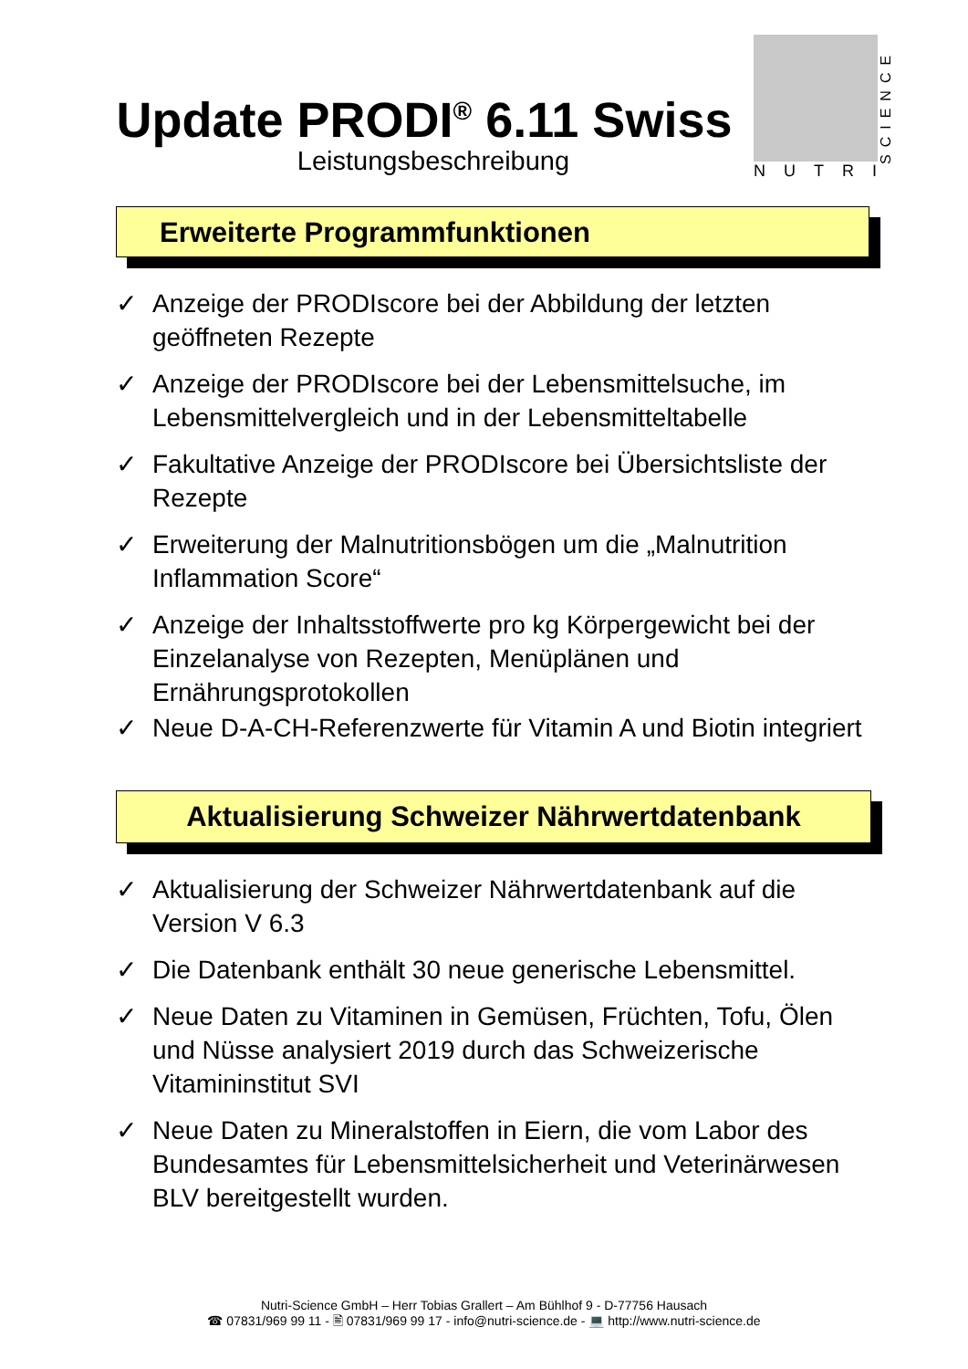Update PRODI<sup>®</sup> 6.11 Swiss
Leistungsbeschreibung
SCIENCE
NUTRI
Erweiterte Programmfunktionen
✓ Anzeige der PRODIscore bei der Abbildung der letzten geöffneten Rezepte
✓ Anzeige der PRODIscore bei der Lebensmittelsuche, im Lebensmittelvergleich und in der Lebensmitteltabelle
✓ Fakultative Anzeige der PRODIscore bei Übersichtsliste der Rezepte
✓ Erweiterung der Malnutritionsbögen um die „Malnutrition Inflammation Score“
✓ Anzeige der Inhaltsstoffwerte pro kg Körpergewicht bei der Einzelanalyse von Rezepten, Menüplänen und Ernährungsprotokollen
✓ Neue D-A-CH-Referenzwerte für Vitamin A und Biotin integriert
Aktualisierung Schweizer Nährwertdatenbank
✓ Aktualisierung der Schweizer Nährwertdatenbank auf die Version V 6.3
✓ Die Datenbank enthält 30 neue generische Lebensmittel.
✓ Neue Daten zu Vitaminen in Gemüsen, Früchten, Tofu, Ölen und Nüsse analysiert 2019 durch das Schweizerische Vitamininstitut SVI
✓ Neue Daten zu Mineralstoffen in Eiern, die vom Labor des Bundesamtes für Lebensmittelsicherheit und Veterinärwesen BLV bereitgestellt wurden.
Nutri-Science GmbH – Herr Tobias Grallert – Am Bühlhof 9 - D-77756 Hausach
☎ 07831/969 99 11 - 🖹 07831/969 99 17 - info@nutri-science.de - 💻 http://www.nutri-science.de